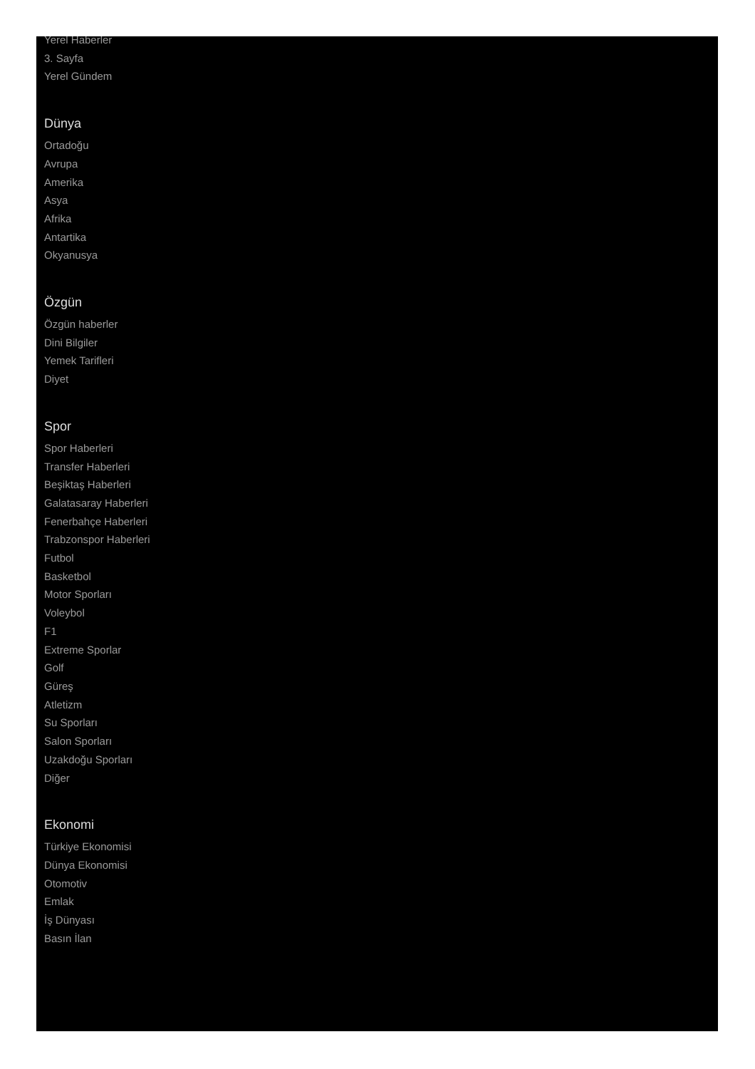Yerel Haberler
3. Sayfa
Yerel Gündem
Dünya
Ortadoğu
Avrupa
Amerika
Asya
Afrika
Antartika
Okyanusya
Özgün
Özgün haberler
Dini Bilgiler
Yemek Tarifleri
Diyet
Spor
Spor Haberleri
Transfer Haberleri
Beşiktaş Haberleri
Galatasaray Haberleri
Fenerbahçe Haberleri
Trabzonspor Haberleri
Futbol
Basketbol
Motor Sporları
Voleybol
F1
Extreme Sporlar
Golf
Güreş
Atletizm
Su Sporları
Salon Sporları
Uzakdoğu Sporları
Diğer
Ekonomi
Türkiye Ekonomisi
Dünya Ekonomisi
Otomotiv
Emlak
İş Dünyası
Basın İlan